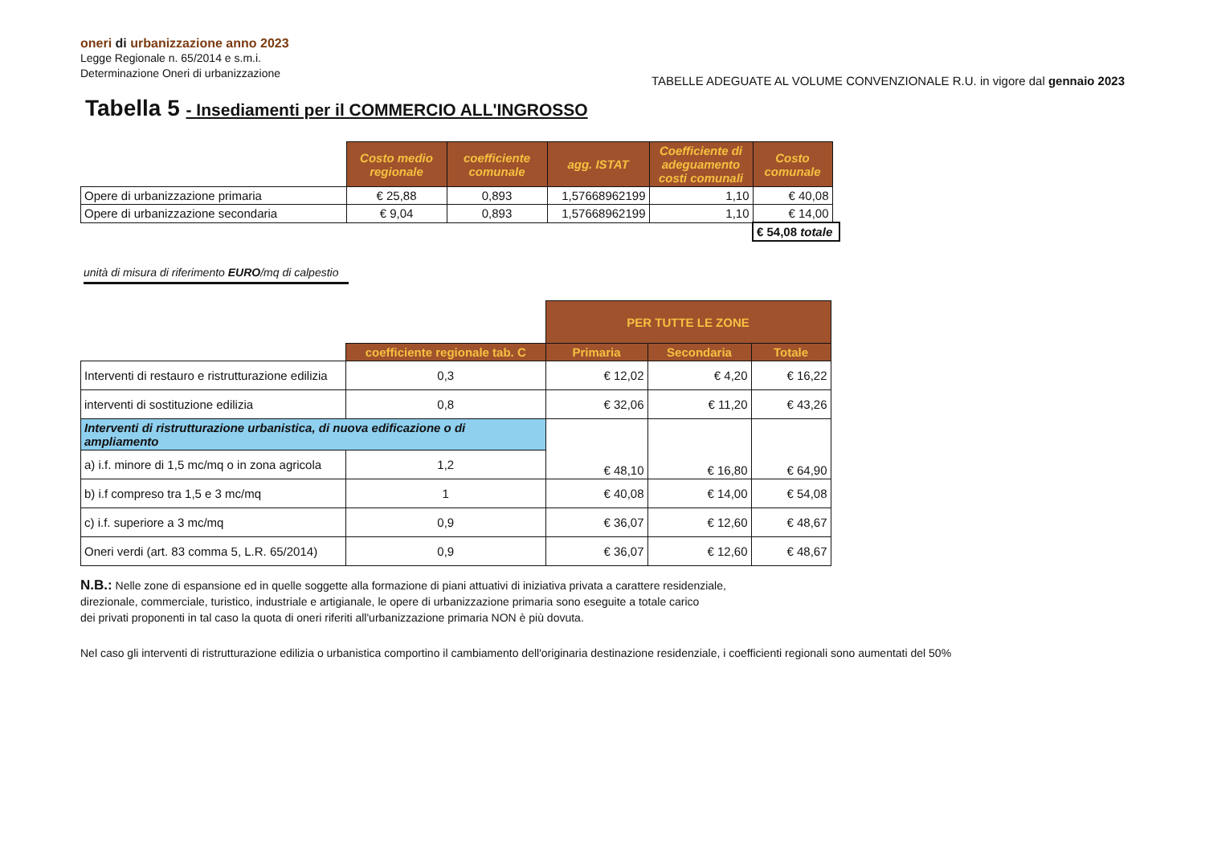oneri di urbanizzazione anno 2023
Legge Regionale n. 65/2014 e s.m.i.
Determinazione Oneri di urbanizzazione
TABELLE ADEGUATE AL VOLUME CONVENZIONALE R.U. in vigore dal gennaio 2023
Tabella 5 - Insediamenti per il COMMERCIO ALL'INGROSSO
| | Costo medio regionale | coefficiente comunale | agg. ISTAT | Coefficiente di adeguamento costi comunali | Costo comunale | |
| Opere di urbanizzazione primaria | € 25,88 | 0,893 | 1,57668962199 | 1,10 | € 40,08 | |
| Opere di urbanizzazione secondaria | € 9,04 | 0,893 | 1,57668962199 | 1,10 | € 14,00 | |
| | | | | | € 54,08 totale | |
unità di misura di riferimento EURO/mq di calpestio
| | | PER TUTTE LE ZONE | | |
| | coefficiente regionale tab. C | Primaria | Secondaria | Totale |
| Interventi di restauro e ristrutturazione edilizia | 0,3 | € 12,02 | € 4,20 | € 16,22 |
| interventi di sostituzione edilizia | 0,8 | € 32,06 | € 11,20 | € 43,26 |
| Interventi di ristrutturazione urbanistica, di nuova edificazione o di ampliamento | | € 48,10 | € 16,80 | € 64,90 |
| a) i.f. minore di 1,5 mc/mq o in zona agricola | 1,2 | | | |
| b) i.f compreso tra 1,5 e 3 mc/mq | 1 | € 40,08 | € 14,00 | € 54,08 |
| c) i.f. superiore a 3 mc/mq | 0,9 | € 36,07 | € 12,60 | € 48,67 |
| Oneri verdi (art. 83 comma 5, L.R. 65/2014) | 0,9 | € 36,07 | € 12,60 | € 48,67 |
N.B.: Nelle zone di espansione ed in quelle soggette alla formazione di piani attuativi di iniziativa privata a carattere residenziale,
direzionale, commerciale, turistico, industriale e artigianale, le opere di urbanizzazione primaria sono eseguite a totale carico
dei privati proponenti in tal caso la quota di oneri riferiti all'urbanizzazione primaria NON è più dovuta.
Nel caso gli interventi di ristrutturazione edilizia o urbanistica comportino il cambiamento dell'originaria destinazione residenziale, i coefficienti regionali sono aumentati del 50%